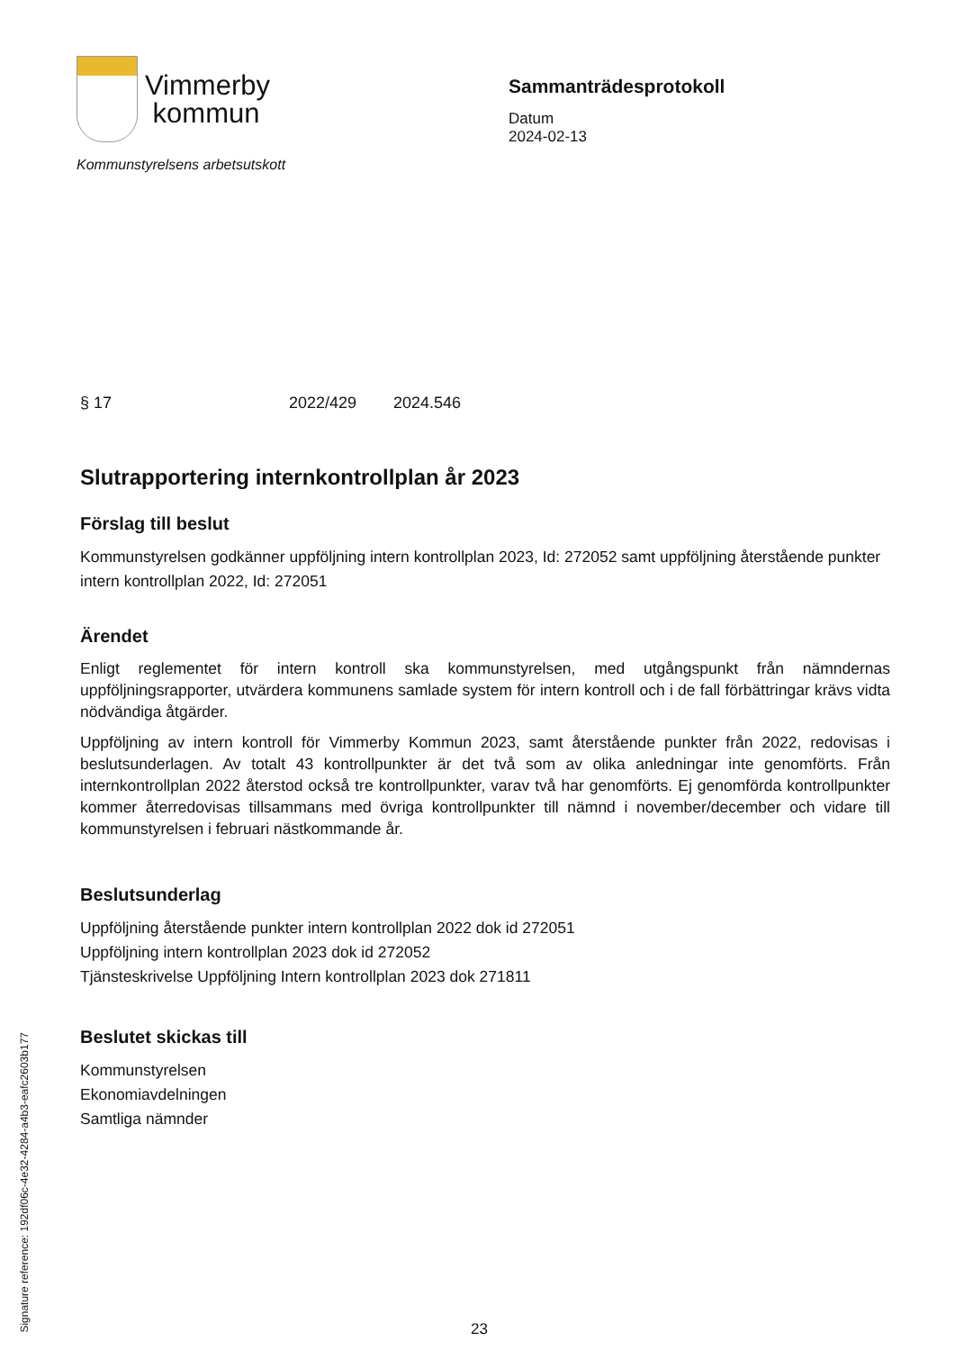Vimmerby
kommun
Kommunstyrelsens arbetsutskott
Sammanträdesprotokoll
Datum
2024-02-13
§ 17 2022/429 2024.546
Slutrapportering internkontrollplan år 2023
Förslag till beslut
Kommunstyrelsen godkänner uppföljning intern kontrollplan 2023, Id: 272052 samt uppföljning återstående punkter intern kontrollplan 2022, Id: 272051
Ärendet
Enligt reglementet för intern kontroll ska kommunstyrelsen, med utgångspunkt från nämndernas uppföljningsrapporter, utvärdera kommunens samlade system för intern kontroll och i de fall förbättringar krävs vidta nödvändiga åtgärder.
Uppföljning av intern kontroll för Vimmerby Kommun 2023, samt återstående punkter från 2022, redovisas i beslutsunderlagen. Av totalt 43 kontrollpunkter är det två som av olika anledningar inte genomförts. Från internkontrollplan 2022 återstod också tre kontrollpunkter, varav två har genomförts. Ej genomförda kontrollpunkter kommer återredovisas tillsammans med övriga kontrollpunkter till nämnd i november/december och vidare till kommunstyrelsen i februari nästkommande år.
Beslutsunderlag
Uppföljning återstående punkter intern kontrollplan 2022 dok id 272051
Uppföljning intern kontrollplan 2023 dok id 272052
Tjänsteskrivelse Uppföljning Intern kontrollplan 2023 dok 271811
Beslutet skickas till
Kommunstyrelsen
Ekonomiavdelningen
Samtliga nämnder
Signature reference: 192df06c-4e32-4284-a4b3-eafc2603b177
23